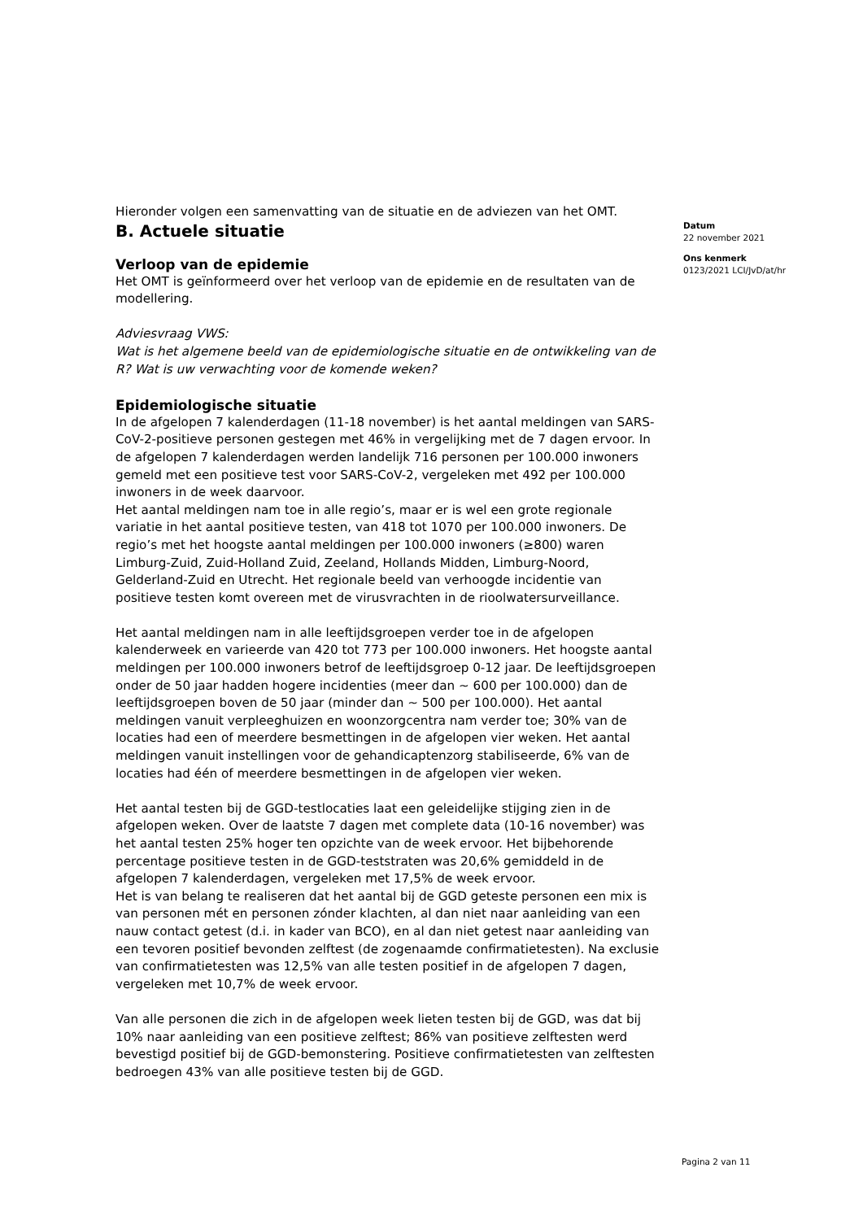Hieronder volgen een samenvatting van de situatie en de adviezen van het OMT.
B. Actuele situatie
Verloop van de epidemie
Het OMT is geïnformeerd over het verloop van de epidemie en de resultaten van de modellering.
Adviesvraag VWS:
Wat is het algemene beeld van de epidemiologische situatie en de ontwikkeling van de R? Wat is uw verwachting voor de komende weken?
Epidemiologische situatie
In de afgelopen 7 kalenderdagen (11-18 november) is het aantal meldingen van SARS-CoV-2-positieve personen gestegen met 46% in vergelijking met de 7 dagen ervoor. In de afgelopen 7 kalenderdagen werden landelijk 716 personen per 100.000 inwoners gemeld met een positieve test voor SARS-CoV-2, vergeleken met 492 per 100.000 inwoners in de week daarvoor.
Het aantal meldingen nam toe in alle regio’s, maar er is wel een grote regionale variatie in het aantal positieve testen, van 418 tot 1070 per 100.000 inwoners. De regio’s met het hoogste aantal meldingen per 100.000 inwoners (≥800) waren Limburg-Zuid, Zuid-Holland Zuid, Zeeland, Hollands Midden, Limburg-Noord, Gelderland-Zuid en Utrecht. Het regionale beeld van verhoogde incidentie van positieve testen komt overeen met de virusvrachten in de rioolwatersurveillance.
Het aantal meldingen nam in alle leeftijdsgroepen verder toe in de afgelopen kalenderweek en varieerde van 420 tot 773 per 100.000 inwoners. Het hoogste aantal meldingen per 100.000 inwoners betrof de leeftijdsgroep 0-12 jaar. De leeftijdsgroepen onder de 50 jaar hadden hogere incidenties (meer dan ~ 600 per 100.000) dan de leeftijdsgroepen boven de 50 jaar (minder dan ~ 500 per 100.000). Het aantal meldingen vanuit verpleeghuizen en woonzorgcentra nam verder toe; 30% van de locaties had een of meerdere besmettingen in de afgelopen vier weken. Het aantal meldingen vanuit instellingen voor de gehandicaptenzorg stabiliseerde, 6% van de locaties had één of meerdere besmettingen in de afgelopen vier weken.
Het aantal testen bij de GGD-testlocaties laat een geleidelijke stijging zien in de afgelopen weken. Over de laatste 7 dagen met complete data (10-16 november) was het aantal testen 25% hoger ten opzichte van de week ervoor. Het bijbehorende percentage positieve testen in de GGD-teststraten was 20,6% gemiddeld in de afgelopen 7 kalenderdagen, vergeleken met 17,5% de week ervoor.
Het is van belang te realiseren dat het aantal bij de GGD geteste personen een mix is van personen mét en personen zónder klachten, al dan niet naar aanleiding van een nauw contact getest (d.i. in kader van BCO), en al dan niet getest naar aanleiding van een tevoren positief bevonden zelftest (de zogenaamde confirmatietesten). Na exclusie van confirmatietesten was 12,5% van alle testen positief in de afgelopen 7 dagen, vergeleken met 10,7% de week ervoor.
Van alle personen die zich in de afgelopen week lieten testen bij de GGD, was dat bij 10% naar aanleiding van een positieve zelftest; 86% van positieve zelftesten werd bevestigd positief bij de GGD-bemonstering. Positieve confirmatietesten van zelftesten bedroegen 43% van alle positieve testen bij de GGD.
Datum
22 november 2021
Ons kenmerk
0123/2021 LCI/JvD/at/hr
Pagina 2 van 11